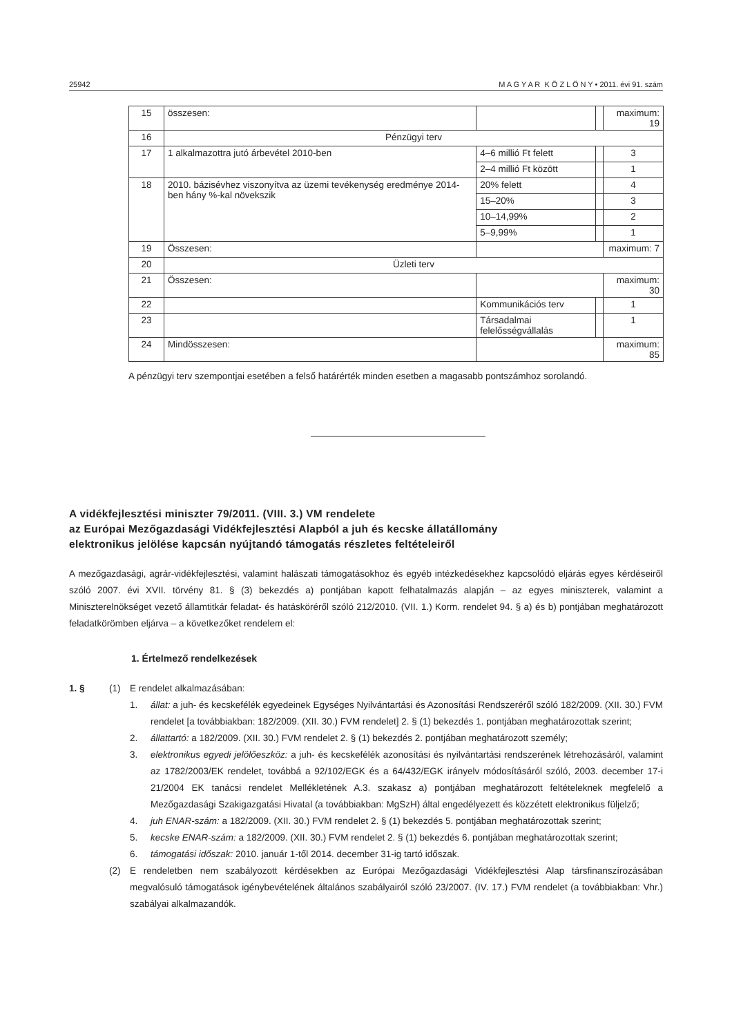25942 M A G Y A R K Ö Z L Ö N Y • 2011. évi 91. szám
| 15 | összesen: | | | maximum: 19 |
| 16 | Pénzügyi terv | | | |
| 17 | 1 alkalmazottra jutó árbevétel 2010-ben | 4–6 millió Ft felett | | 3 |
| | | 2–4 millió Ft között | | 1 |
| 18 | 2010. bázisévhez viszonyítva az üzemi tevékenység eredménye 2014-ben hány %-kal növekszik | 20% felett | | 4 |
| | | 15–20% | | 3 |
| | | 10–14,99% | | 2 |
| | | 5–9,99% | | 1 |
| 19 | Összesen: | | | maximum: 7 |
| 20 | Üzleti terv | | | |
| 21 | Összesen: | | | maximum: 30 |
| 22 | | Kommunikációs terv | | 1 |
| 23 | | Társadalmai felelősségvállalás | | 1 |
| 24 | Mindösszesen: | | | maximum: 85 |
A pénzügyi terv szempontjai esetében a felső határérték minden esetben a magasabb pontszámhoz sorolandó.
A vidékfejlesztési miniszter 79/2011. (VIII. 3.) VM rendelete
az Európai Mezőgazdasági Vidékfejlesztési Alapból a juh és kecske állatállomány
elektronikus jelölése kapcsán nyújtandó támogatás részletes feltételeiről
A mezőgazdasági, agrár-vidékfejlesztési, valamint halászati támogatásokhoz és egyéb intézkedésekhez kapcsolódó eljárás egyes kérdéseiről szóló 2007. évi XVII. törvény 81. § (3) bekezdés a) pontjában kapott felhatalmazás alapján – az egyes miniszterek, valamint a Miniszterelnökséget vezető államtitkár feladat- és hatásköréről szóló 212/2010. (VII. 1.) Korm. rendelet 94. § a) és b) pontjában meghatározott feladatkörömben eljárva – a következőket rendelem el:
1. Értelmező rendelkezések
1. § (1) E rendelet alkalmazásában:
1. állat: a juh- és kecskefélék egyedeinek Egységes Nyilvántartási és Azonosítási Rendszeréről szóló 182/2009. (XII. 30.) FVM rendelet [a továbbiakban: 182/2009. (XII. 30.) FVM rendelet] 2. § (1) bekezdés 1. pontjában meghatározottak szerint;
2. állattartó: a 182/2009. (XII. 30.) FVM rendelet 2. § (1) bekezdés 2. pontjában meghatározott személy;
3. elektronikus egyedi jelölőeszköz: a juh- és kecskefélék azonosítási és nyilvántartási rendszerének létrehozásáról, valamint az 1782/2003/EK rendelet, továbbá a 92/102/EGK és a 64/432/EGK irányelv módosításáról szóló, 2003. december 17-i 21/2004 EK tanácsi rendelet Mellékletének A.3. szakasz a) pontjában meghatározott feltételeknek megfelelő a Mezőgazdasági Szakigazgatási Hivatal (a továbbiakban: MgSzH) által engedélyezett és közzétett elektronikus füljelző;
4. juh ENAR-szám: a 182/2009. (XII. 30.) FVM rendelet 2. § (1) bekezdés 5. pontjában meghatározottak szerint;
5. kecske ENAR-szám: a 182/2009. (XII. 30.) FVM rendelet 2. § (1) bekezdés 6. pontjában meghatározottak szerint;
6. támogatási időszak: 2010. január 1-től 2014. december 31-ig tartó időszak.
(2) E rendeletben nem szabályozott kérdésekben az Európai Mezőgazdasági Vidékfejlesztési Alap társfinanszírozásában megvalósuló támogatások igénybevételének általános szabályairól szóló 23/2007. (IV. 17.) FVM rendelet (a továbbiakban: Vhr.) szabályai alkalmazandók.